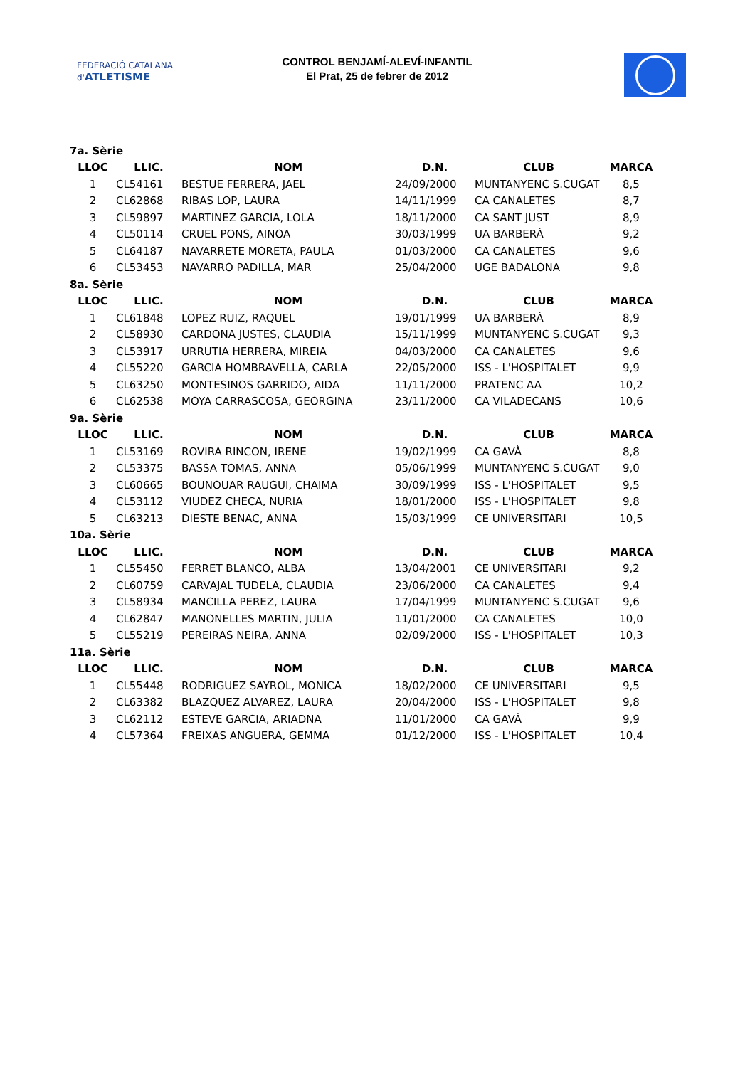FEDERACIÓ CATALANA d'ATLETISME
CONTROL BENJAMÍ-ALEVÍ-INFANTIL
El Prat, 25 de febrer de 2012
| 7a. Sèrie | | | | | |
| LLOC | LLIC. | NOM | D.N. | CLUB | MARCA |
| 1 | CL54161 | BESTUE FERRERA, JAEL | 24/09/2000 | MUNTANYENC S.CUGAT | 8,5 |
| 2 | CL62868 | RIBAS LOP, LAURA | 14/11/1999 | CA CANALETES | 8,7 |
| 3 | CL59897 | MARTINEZ GARCIA, LOLA | 18/11/2000 | CA SANT JUST | 8,9 |
| 4 | CL50114 | CRUEL PONS, AINOA | 30/03/1999 | UA BARBERÀ | 9,2 |
| 5 | CL64187 | NAVARRETE MORETA, PAULA | 01/03/2000 | CA CANALETES | 9,6 |
| 6 | CL53453 | NAVARRO PADILLA, MAR | 25/04/2000 | UGE BADALONA | 9,8 |
| 8a. Sèrie | | | | | |
| LLOC | LLIC. | NOM | D.N. | CLUB | MARCA |
| 1 | CL61848 | LOPEZ RUIZ, RAQUEL | 19/01/1999 | UA BARBERÀ | 8,9 |
| 2 | CL58930 | CARDONA JUSTES, CLAUDIA | 15/11/1999 | MUNTANYENC S.CUGAT | 9,3 |
| 3 | CL53917 | URRUTIA HERRERA, MIREIA | 04/03/2000 | CA CANALETES | 9,6 |
| 4 | CL55220 | GARCIA HOMBRAVELLA, CARLA | 22/05/2000 | ISS - L'HOSPITALET | 9,9 |
| 5 | CL63250 | MONTESINOS GARRIDO, AIDA | 11/11/2000 | PRATENC AA | 10,2 |
| 6 | CL62538 | MOYA CARRASCOSA, GEORGINA | 23/11/2000 | CA VILADECANS | 10,6 |
| 9a. Sèrie | | | | | |
| LLOC | LLIC. | NOM | D.N. | CLUB | MARCA |
| 1 | CL53169 | ROVIRA RINCON, IRENE | 19/02/1999 | CA GAVÀ | 8,8 |
| 2 | CL53375 | BASSA TOMAS, ANNA | 05/06/1999 | MUNTANYENC S.CUGAT | 9,0 |
| 3 | CL60665 | BOUNOUAR RAUGUI, CHAIMA | 30/09/1999 | ISS - L'HOSPITALET | 9,5 |
| 4 | CL53112 | VIUDEZ CHECA, NURIA | 18/01/2000 | ISS - L'HOSPITALET | 9,8 |
| 5 | CL63213 | DIESTE BENAC, ANNA | 15/03/1999 | CE UNIVERSITARI | 10,5 |
| 10a. Sèrie | | | | | |
| LLOC | LLIC. | NOM | D.N. | CLUB | MARCA |
| 1 | CL55450 | FERRET BLANCO, ALBA | 13/04/2001 | CE UNIVERSITARI | 9,2 |
| 2 | CL60759 | CARVAJAL TUDELA, CLAUDIA | 23/06/2000 | CA CANALETES | 9,4 |
| 3 | CL58934 | MANCILLA PEREZ, LAURA | 17/04/1999 | MUNTANYENC S.CUGAT | 9,6 |
| 4 | CL62847 | MANONELLES MARTIN, JULIA | 11/01/2000 | CA CANALETES | 10,0 |
| 5 | CL55219 | PEREIRAS NEIRA, ANNA | 02/09/2000 | ISS - L'HOSPITALET | 10,3 |
| 11a. Sèrie | | | | | |
| LLOC | LLIC. | NOM | D.N. | CLUB | MARCA |
| 1 | CL55448 | RODRIGUEZ SAYROL, MONICA | 18/02/2000 | CE UNIVERSITARI | 9,5 |
| 2 | CL63382 | BLAZQUEZ ALVAREZ, LAURA | 20/04/2000 | ISS - L'HOSPITALET | 9,8 |
| 3 | CL62112 | ESTEVE GARCIA, ARIADNA | 11/01/2000 | CA GAVÀ | 9,9 |
| 4 | CL57364 | FREIXAS ANGUERA, GEMMA | 01/12/2000 | ISS - L'HOSPITALET | 10,4 |